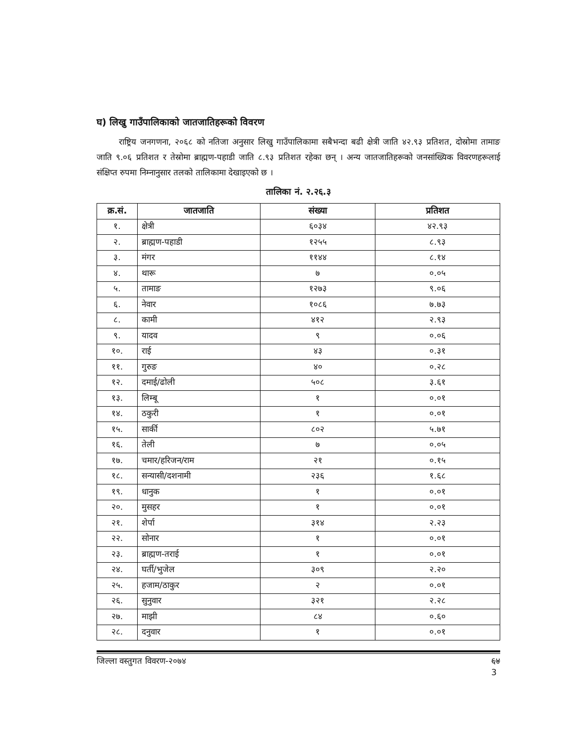घ) लिखु गाउँपालिकाको जातजातिहरूको विवरण
राष्ट्रिय जनगणना, २०६८ को नतिजा अनुसार लिखु गाउँपालिकामा सबैभन्दा बढी क्षेत्री जाति ४२.९३ प्रतिशत, दोस्रोमा तामाङ जाति ९.०६ प्रतिशत र तेस्रोमा ब्राह्मण-पहाडी जाति ८.९३ प्रतिशत रहेका छन् । अन्य जातजातिहरूको जनसांख्यिक विवरणहरूलाई संक्षिप्त रुपमा निम्नानुसार तलको तालिकामा देखाइएको छ ।
तालिका नं. २.२६.३
| क्र.सं. | जातजाति | संख्या | प्रतिशत |
| --- | --- | --- | --- |
| १. | क्षेत्री | ६०३४ | ४२.९३ |
| २. | ब्राह्मण-पहाडी | १२५५ | ८.९३ |
| ३. | मंगर | ११४४ | ८.१४ |
| ४. | थारू | ७ | ०.०५ |
| ५. | तामाङ | १२७३ | ९.०६ |
| ६. | नेवार | १०८६ | ७.७३ |
| ८. | कामी | ४१२ | २.९३ |
| ९. | यादव | ९ | ०.०६ |
| १०. | राई | ४३ | ०.३१ |
| ११. | गुरुङ | ४० | ०.२८ |
| १२. | दमाई/ढोली | ५०८ | ३.६१ |
| १३. | लिम्बू | १ | ०.०१ |
| १४. | ठकुरी | १ | ०.०१ |
| १५. | सार्की | ८०२ | ५.७१ |
| १६. | तेली | ७ | ०.०५ |
| १७. | चमार/हरिजन/राम | २१ | ०.१५ |
| १८. | सन्यासी/दशनामी | २३६ | १.६८ |
| १९. | धानुक | १ | ०.०१ |
| २०. | मुसहर | १ | ०.०१ |
| २१. | शेर्पा | ३१४ | २.२३ |
| २२. | सोनार | १ | ०.०१ |
| २३. | ब्राह्मण-तराई | १ | ०.०१ |
| २४. | घर्ती/भुजेल | ३०९ | २.२० |
| २५. | हजाम/ठाकुर | २ | ०.०१ |
| २६. | सुनुवार | ३२१ | २.२८ |
| २७. | माझी | ८४ | ०.६० |
| २८. | दनुवार | १ | ०.०१ |
जिल्ला वस्तुगत विवरण-२०७४ ६४
3